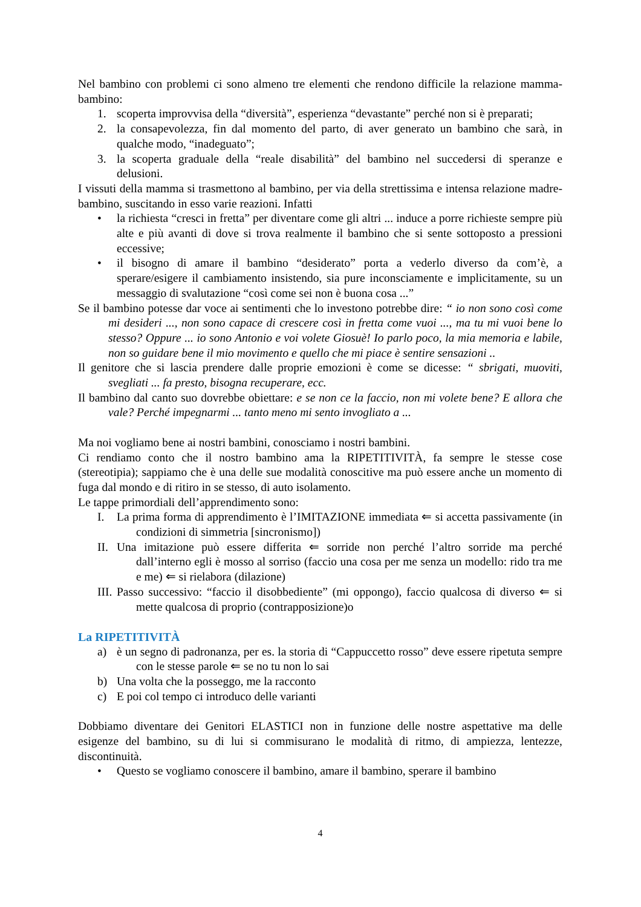Nel bambino con problemi ci sono almeno tre elementi che rendono difficile la relazione mamma-bambino:
1. scoperta improvvisa della “diversità”, esperienza “devastante” perché non si è preparati;
2. la consapevolezza, fin dal momento del parto, di aver generato un bambino che sarà, in qualche modo, “inadeguato”;
3. la scoperta graduale della “reale disabilità” del bambino nel succedersi di speranze e delusioni.
I vissuti della mamma si trasmettono al bambino, per via della strettissima e intensa relazione madre-bambino, suscitando in esso varie reazioni. Infatti
• la richiesta “cresci in fretta” per diventare come gli altri ... induce a porre richieste sempre più alte e più avanti di dove si trova realmente il bambino che si sente sottoposto a pressioni eccessive;
• il bisogno di amare il bambino “desiderato” porta a vederlo diverso da com’è, a sperare/esigere il cambiamento insistendo, sia pure inconsciamente e implicitamente, su un messaggio di svalutazione “così come sei non è buona cosa ...”
Se il bambino potesse dar voce ai sentimenti che lo investono potrebbe dire: “ io non sono così come mi desideri ..., non sono capace di crescere così in fretta come vuoi ..., ma tu mi vuoi bene lo stesso? Oppure ... io sono Antonio e voi volete Giosuè! Io parlo poco, la mia memoria e labile, non so guidare bene il mio movimento e quello che mi piace è sentire sensazioni ..
Il genitore che si lascia prendere dalle proprie emozioni è come se dicesse: “ sbrigati, muoviti, svegliati ... fa presto, bisogna recuperare, ecc.
Il bambino dal canto suo dovrebbe obiettare: e se non ce la faccio, non mi volete bene? E allora che vale? Perché impegnarmi ... tanto meno mi sento invogliato a ...
Ma noi vogliamo bene ai nostri bambini, conosciamo i nostri bambini.
Ci rendiamo conto che il nostro bambino ama la RIPETITIVITÀ, fa sempre le stesse cose (stereotipia); sappiamo che è una delle sue modalità conoscitive ma può essere anche un momento di fuga dal mondo e di ritiro in se stesso, di auto isolamento.
Le tappe primordiali dell’apprendimento sono:
I. La prima forma di apprendimento è l’IMITAZIONE immediata ⇐ si accetta passivamente (in condizioni di simmetria [sincronismo])
II. Una imitazione può essere differita ⇐ sorride non perché l’altro sorride ma perché dall’interno egli è mosso al sorriso (faccio una cosa per me senza un modello: rido tra me e me) ⇐ si rielabora (dilazione)
III. Passo successivo: “faccio il disobbediente” (mi oppongo), faccio qualcosa di diverso ⇐ si mette qualcosa di proprio (contrapposizione)o
La RIPETITIVITÀ
a) è un segno di padronanza, per es. la storia di “Cappuccetto rosso” deve essere ripetuta sempre con le stesse parole ⇐ se no tu non lo sai
b) Una volta che la posseggo, me la racconto
c) E poi col tempo ci introduco delle varianti
Dobbiamo diventare dei Genitori ELASTICI non in funzione delle nostre aspettative ma delle esigenze del bambino, su di lui si commisurano le modalità di ritmo, di ampiezza, lentezze, discontinuità.
• Questo se vogliamo conoscere il bambino, amare il bambino, sperare il bambino
4